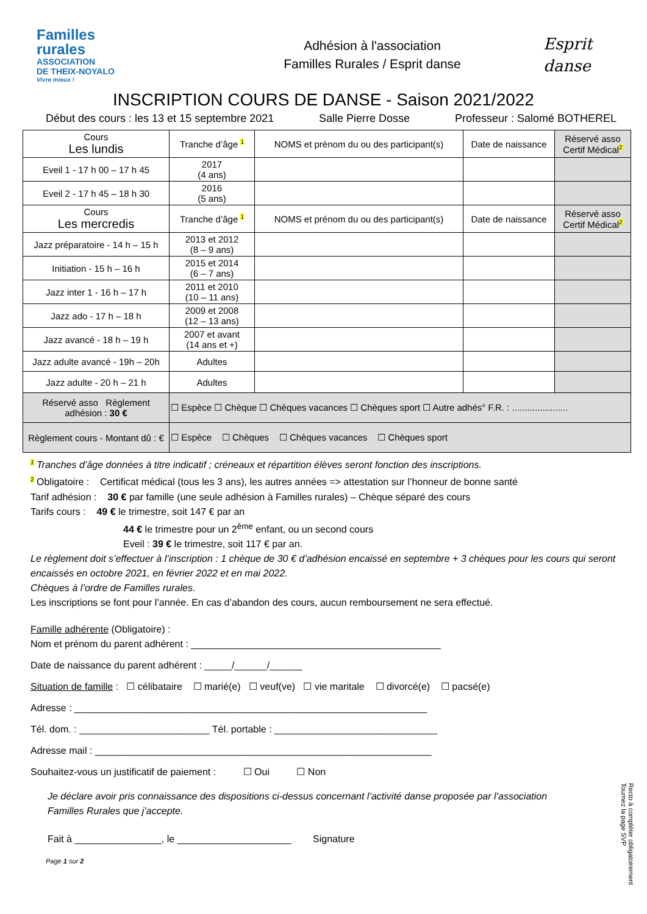Familles
rurales
ASSOCIATION
DE THEIX-NOYALO
Vivre mieux !
Adhésion à l'association
Familles Rurales / Esprit danse
Esprit
danse
INSCRIPTION COURS DE DANSE - Saison 2021/2022
Début des cours : les 13 et 15 septembre 2021 Salle Pierre Dosse Professeur : Salomé BOTHEREL
| Cours Les lundis | Tranche d’âge 1 | NOMS et prénom du ou des participant(s) | Date de naissance | Réservé asso Certif Médical 2 |
| --- | --- | --- | --- | --- |
| Eveil 1 - 17 h 00 – 17 h 45 | 2017 (4 ans) | | | |
| Eveil 2 - 17 h 45 – 18 h 30 | 2016 (5 ans) | | | |
| Cours Les mercredis | Tranche d’âge 1 | NOMS et prénom du ou des participant(s) | Date de naissance | Réservé asso Certif Médical 2 |
| Jazz préparatoire - 14 h – 15 h | 2013 et 2012 (8 – 9 ans) | | | |
| Initiation - 15 h – 16 h | 2015 et 2014 (6 – 7 ans) | | | |
| Jazz inter 1 - 16 h – 17 h | 2011 et 2010 (10 – 11 ans) | | | |
| Jazz ado - 17 h – 18 h | 2009 et 2008 (12 – 13 ans) | | | |
| Jazz avancé - 18 h – 19 h | 2007 et avant (14 ans et +) | | | |
| Jazz adulte avancé - 19h – 20h | Adultes | | | |
| Jazz adulte - 20 h – 21 h | Adultes | | | |
| Réservé asso Règlement adhésion : 30 € | ☐ Espèce ☐ Chèque ☐ Chèques vacances ☐ Chèques sport ☐ Autre adhés° F.R. : ...................... | | | |
| Règlement cours - Montant dû : € | ☐ Espèce ☐ Chèques ☐ Chèques vacances ☐ Chèques sport | | | |
1 Tranches d’âge données à titre indicatif ; créneaux et répartition élèves seront fonction des inscriptions.
2 Obligatoire : Certificat médical (tous les 3 ans), les autres années => attestation sur l’honneur de bonne santé
Tarif adhésion : 30 € par famille (une seule adhésion à Familles rurales) – Chèque séparé des cours
Tarifs cours : 49 € le trimestre, soit 147 € par an
44 € le trimestre pour un 2<sup>ème</sup> enfant, ou un second cours
Eveil : 39 € le trimestre, soit 117 € par an.
Le règlement doit s’effectuer à l’inscription : 1 chèque de 30 € d’adhésion encaissé en septembre + 3 chèques pour les cours qui seront encaissés en octobre 2021, en février 2022 et en mai 2022.
Chèques à l’ordre de Familles rurales.
Les inscriptions se font pour l’année. En cas d’abandon des cours, aucun remboursement ne sera effectué.
Famille adhérente (Obligatoire) :
Nom et prénom du parent adhérent : ______________________________________________
Date de naissance du parent adhérent : _____/______/______
Situation de famille : ☐ célibataire ☐ marié(e) ☐ veuf(ve) ☐ vie maritale ☐ divorcé(e) ☐ pacsé(e)
Adresse : _________________________________________________________________
Tél. dom. : ________________________ Tél. portable : ______________________________
Adresse mail : ______________________________________________________________
Souhaitez-vous un justificatif de paiement : ☐ Oui ☐ Non
Je déclare avoir pris connaissance des dispositions ci-dessus concernant l’activité danse proposée par l’association Familles Rurales que j’accepte.
Fait à ________________, le _____________________ Signature
Page 1 sur 2
Recto à compléter obligatoirement
Tournez la page SVP